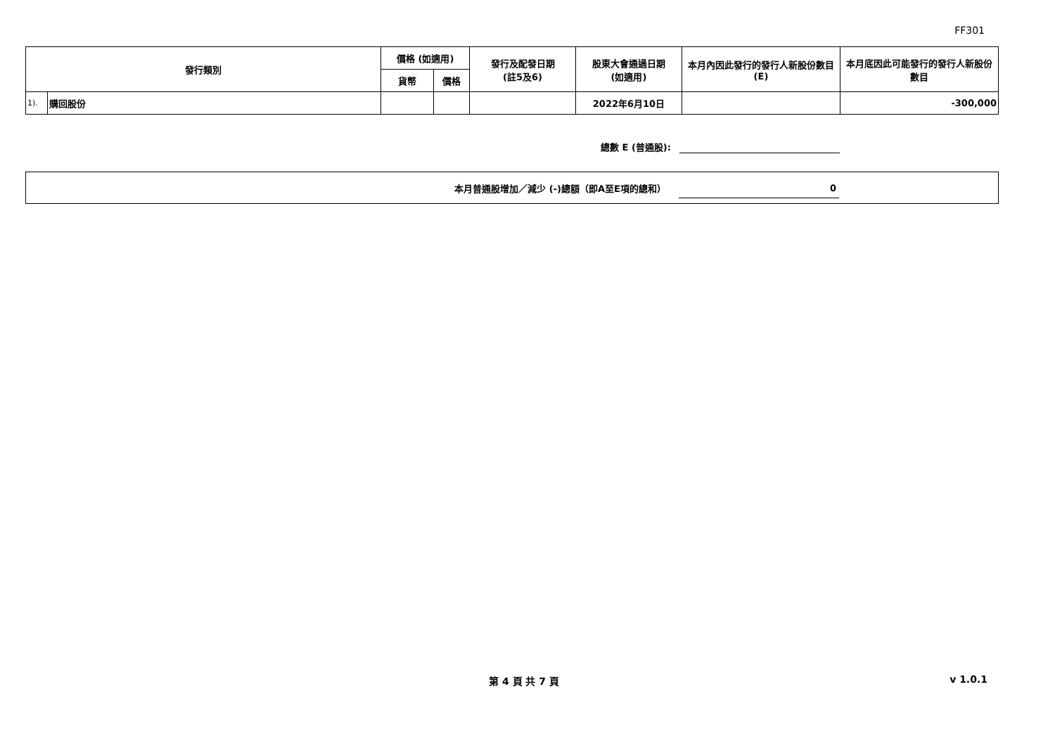FF301
| 發行類別 | | 價格 (如適用) | | 發行及配發日期 (註5及6) | 股東大會通過日期 (如適用) | 本月內因此發行的發行人新股份數目 (E) | 本月底因此可能發行的發行人新股份數目 |
| --- | --- | --- | --- | --- | --- | --- | --- |
| | | 貨幣 | 價格 | | | | |
| 1). | 購回股份 | | | | 2022年6月10日 | | -300,000 |
總數 E (普通股):
本月普通股增加／減少 (-)總額（即A至E項的總和）
0
第 4 頁 共 7 頁 v 1.0.1